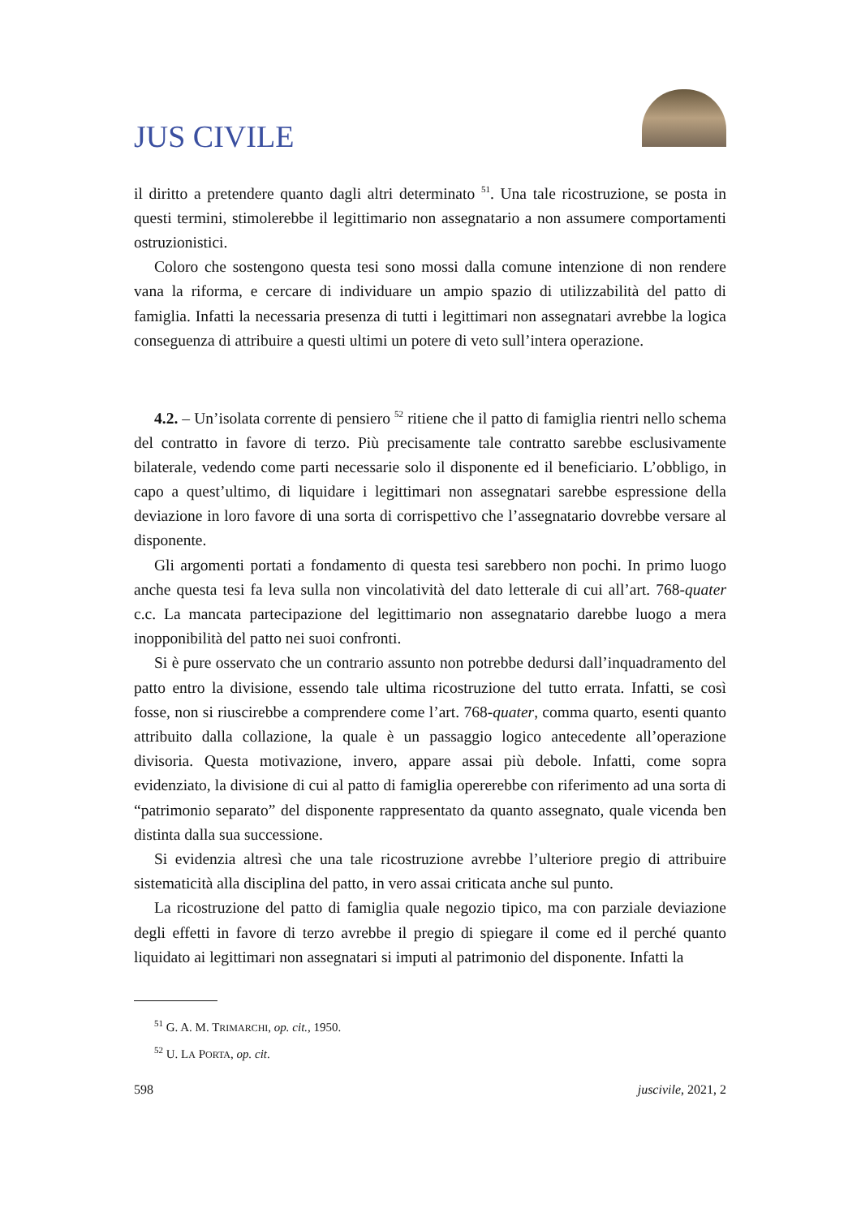JUS CIVILE
il diritto a pretendere quanto dagli altri determinato <sup>51</sup>. Una tale ricostruzione, se posta in questi termini, stimolerebbe il legittimario non assegnatario a non assumere comportamenti ostruzionistici.
Coloro che sostengono questa tesi sono mossi dalla comune intenzione di non rendere vana la riforma, e cercare di individuare un ampio spazio di utilizzabilità del patto di famiglia. Infatti la necessaria presenza di tutti i legittimari non assegnatari avrebbe la logica conseguenza di attribuire a questi ultimi un potere di veto sull’intera operazione.
4.2. – Un’isolata corrente di pensiero <sup>52</sup> ritiene che il patto di famiglia rientri nello schema del contratto in favore di terzo. Più precisamente tale contratto sarebbe esclusivamente bilaterale, vedendo come parti necessarie solo il disponente ed il beneficiario. L’obbligo, in capo a quest’ultimo, di liquidare i legittimari non assegnatari sarebbe espressione della deviazione in loro favore di una sorta di corrispettivo che l’assegnatario dovrebbe versare al disponente.
Gli argomenti portati a fondamento di questa tesi sarebbero non pochi. In primo luogo anche questa tesi fa leva sulla non vincolatività del dato letterale di cui all’art. 768-quater c.c. La mancata partecipazione del legittimario non assegnatario darebbe luogo a mera inopponibilità del patto nei suoi confronti.
Si è pure osservato che un contrario assunto non potrebbe dedursi dall’inquadramento del patto entro la divisione, essendo tale ultima ricostruzione del tutto errata. Infatti, se così fosse, non si riuscirebbe a comprendere come l’art. 768-quater, comma quarto, esenti quanto attribuito dalla collazione, la quale è un passaggio logico antecedente all’operazione divisoria. Questa motivazione, invero, appare assai più debole. Infatti, come sopra evidenziato, la divisione di cui al patto di famiglia opererebbe con riferimento ad una sorta di “patrimonio separato” del disponente rappresentato da quanto assegnato, quale vicenda ben distinta dalla sua successione.
Si evidenzia altresì che una tale ricostruzione avrebbe l’ulteriore pregio di attribuire sistematicità alla disciplina del patto, in vero assai criticata anche sul punto.
La ricostruzione del patto di famiglia quale negozio tipico, ma con parziale deviazione degli effetti in favore di terzo avrebbe il pregio di spiegare il come ed il perché quanto liquidato ai legittimari non assegnatari si imputi al patrimonio del disponente. Infatti la
<sup>51</sup> G. A. M. TRIMARCHI, op. cit., 1950.
<sup>52</sup> U. LA PORTA, op. cit.
598 juscivile, 2021, 2